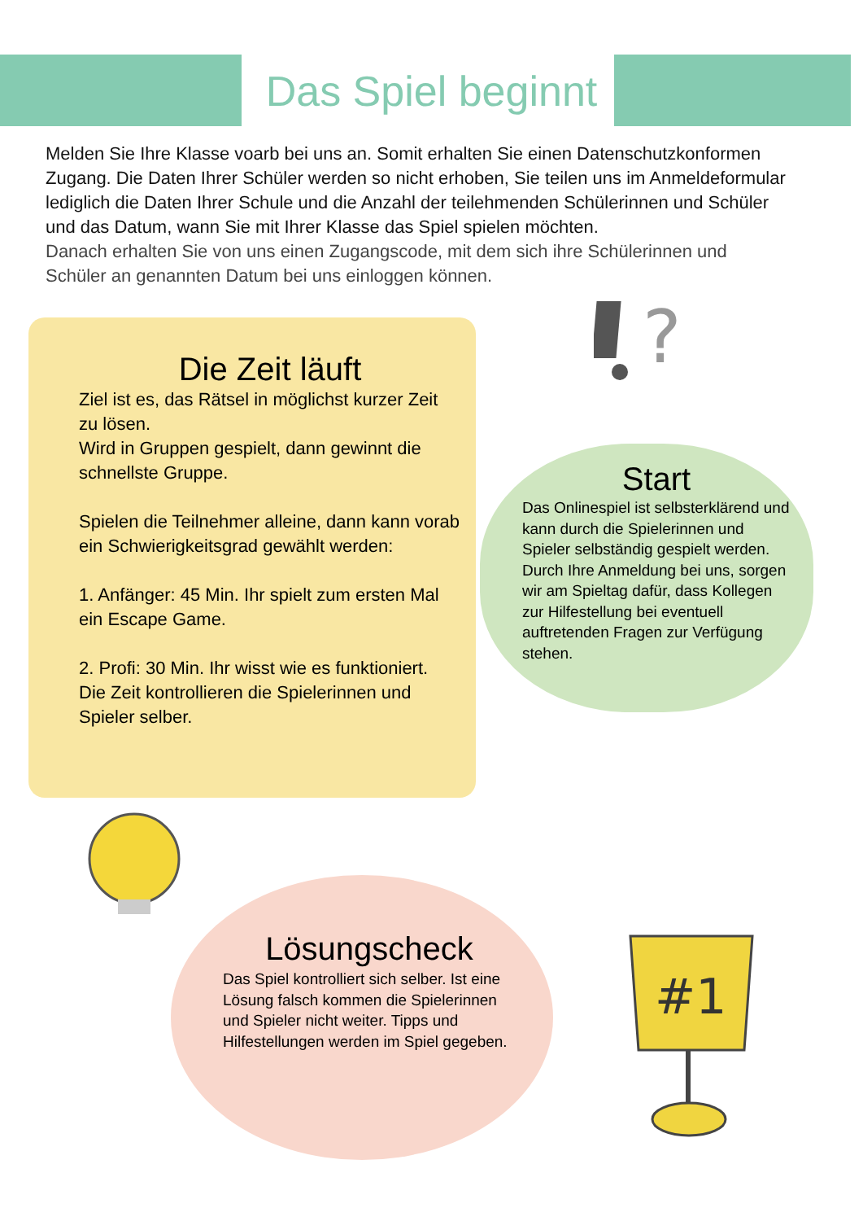?
#1
Das Spiel beginnt
Melden Sie Ihre Klasse voarb bei uns an. Somit erhalten Sie einen Datenschutzkonformen Zugang. Die Daten Ihrer Schüler werden so nicht erhoben, Sie teilen uns im Anmeldeformular lediglich die Daten Ihrer Schule und die Anzahl der teilehmenden Schülerinnen und Schüler und das Datum, wann Sie mit Ihrer Klasse das Spiel spielen möchten.
Danach erhalten Sie von uns einen Zugangscode, mit dem sich ihre Schülerinnen und Schüler an genannten Datum bei uns einloggen können.
Die Zeit läuft
Ziel ist es, das Rätsel in möglichst kurzer Zeit zu lösen.
Wird in Gruppen gespielt, dann gewinnt die schnellste Gruppe.
Spielen die Teilnehmer alleine, dann kann vorab ein Schwierigkeitsgrad gewählt werden:
1. Anfänger: 45 Min. Ihr spielt zum ersten Mal ein Escape Game.
2. Profi: 30 Min. Ihr wisst wie es funktioniert.
Die Zeit kontrollieren die Spielerinnen und Spieler selber.
Start
Das Onlinespiel ist selbsterklärend und kann durch die Spielerinnen und Spieler selbständig gespielt werden. Durch Ihre Anmeldung bei uns, sorgen wir am Spieltag dafür, dass Kollegen zur Hilfestellung bei eventuell auftretenden Fragen zur Verfügung stehen.
Lösungscheck
Das Spiel kontrolliert sich selber. Ist eine Lösung falsch kommen die Spielerinnen und Spieler nicht weiter. Tipps und Hilfestellungen werden im Spiel gegeben.